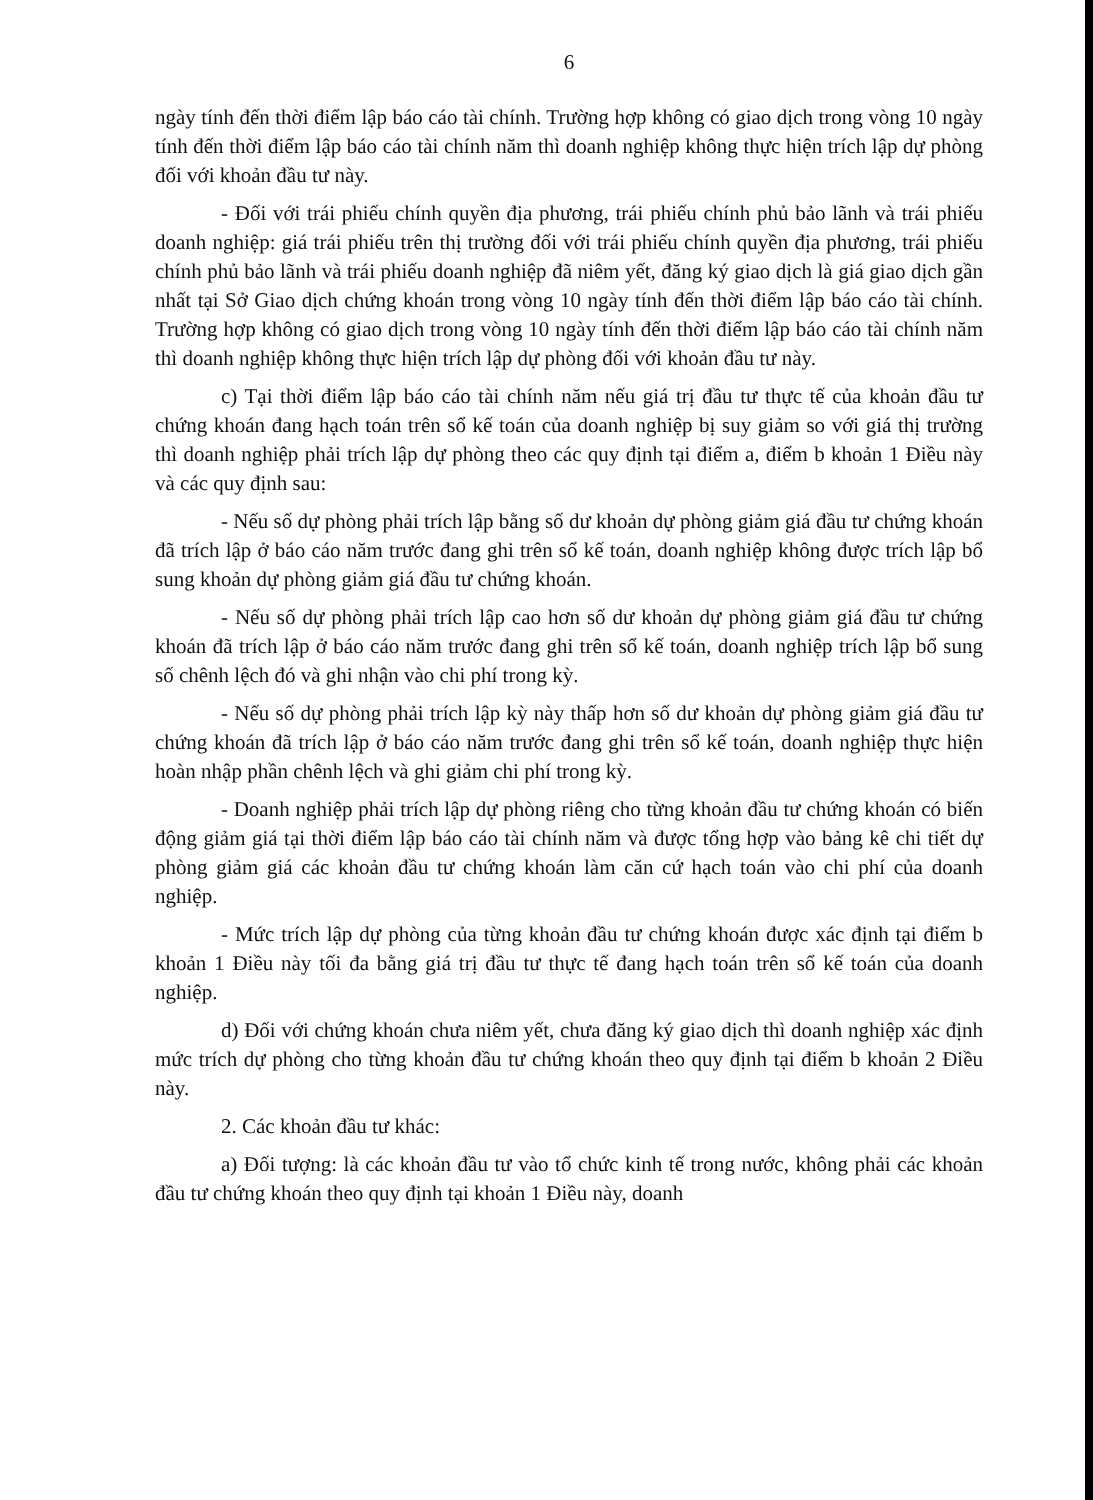6
ngày tính đến thời điểm lập báo cáo tài chính. Trường hợp không có giao dịch trong vòng 10 ngày tính đến thời điểm lập báo cáo tài chính năm thì doanh nghiệp không thực hiện trích lập dự phòng đối với khoản đầu tư này.
- Đối với trái phiếu chính quyền địa phương, trái phiếu chính phủ bảo lãnh và trái phiếu doanh nghiệp: giá trái phiếu trên thị trường đối với trái phiếu chính quyền địa phương, trái phiếu chính phủ bảo lãnh và trái phiếu doanh nghiệp đã niêm yết, đăng ký giao dịch là giá giao dịch gần nhất tại Sở Giao dịch chứng khoán trong vòng 10 ngày tính đến thời điểm lập báo cáo tài chính. Trường hợp không có giao dịch trong vòng 10 ngày tính đến thời điểm lập báo cáo tài chính năm thì doanh nghiệp không thực hiện trích lập dự phòng đối với khoản đầu tư này.
c) Tại thời điểm lập báo cáo tài chính năm nếu giá trị đầu tư thực tế của khoản đầu tư chứng khoán đang hạch toán trên sổ kế toán của doanh nghiệp bị suy giảm so với giá thị trường thì doanh nghiệp phải trích lập dự phòng theo các quy định tại điểm a, điểm b khoản 1 Điều này và các quy định sau:
- Nếu số dự phòng phải trích lập bằng số dư khoản dự phòng giảm giá đầu tư chứng khoán đã trích lập ở báo cáo năm trước đang ghi trên sổ kế toán, doanh nghiệp không được trích lập bổ sung khoản dự phòng giảm giá đầu tư chứng khoán.
- Nếu số dự phòng phải trích lập cao hơn số dư khoản dự phòng giảm giá đầu tư chứng khoán đã trích lập ở báo cáo năm trước đang ghi trên sổ kế toán, doanh nghiệp trích lập bổ sung số chênh lệch đó và ghi nhận vào chi phí trong kỳ.
- Nếu số dự phòng phải trích lập kỳ này thấp hơn số dư khoản dự phòng giảm giá đầu tư chứng khoán đã trích lập ở báo cáo năm trước đang ghi trên sổ kế toán, doanh nghiệp thực hiện hoàn nhập phần chênh lệch và ghi giảm chi phí trong kỳ.
- Doanh nghiệp phải trích lập dự phòng riêng cho từng khoản đầu tư chứng khoán có biến động giảm giá tại thời điểm lập báo cáo tài chính năm và được tổng hợp vào bảng kê chi tiết dự phòng giảm giá các khoản đầu tư chứng khoán làm căn cứ hạch toán vào chi phí của doanh nghiệp.
- Mức trích lập dự phòng của từng khoản đầu tư chứng khoán được xác định tại điểm b khoản 1 Điều này tối đa bằng giá trị đầu tư thực tế đang hạch toán trên sổ kế toán của doanh nghiệp.
d) Đối với chứng khoán chưa niêm yết, chưa đăng ký giao dịch thì doanh nghiệp xác định mức trích dự phòng cho từng khoản đầu tư chứng khoán theo quy định tại điểm b khoản 2 Điều này.
2. Các khoản đầu tư khác:
a) Đối tượng: là các khoản đầu tư vào tổ chức kinh tế trong nước, không phải các khoản đầu tư chứng khoán theo quy định tại khoản 1 Điều này, doanh